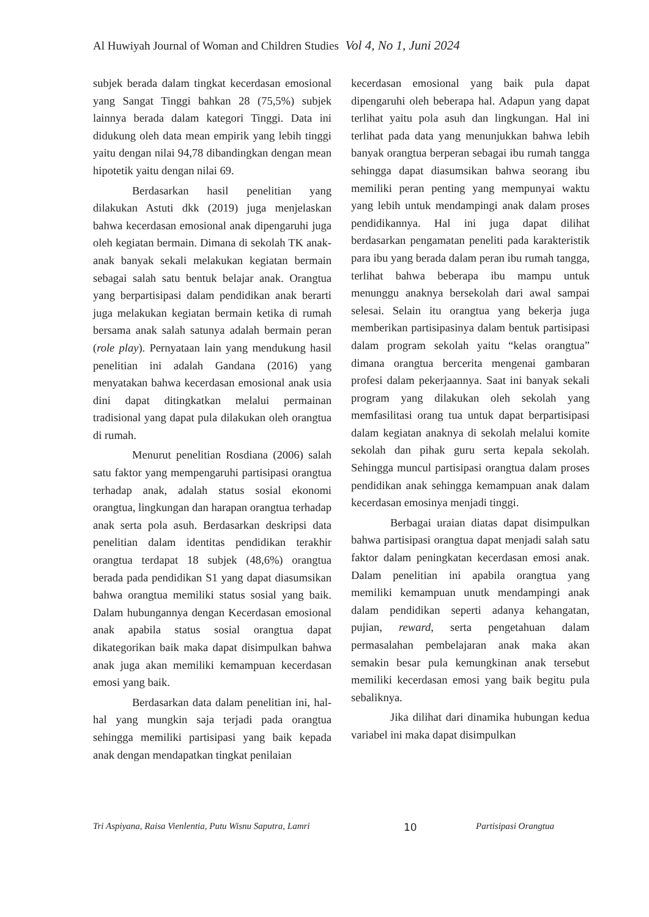Al Huwiyah Journal of Woman and Children Studies Vol 4, No 1, Juni 2024
subjek berada dalam tingkat kecerdasan emosional yang Sangat Tinggi bahkan 28 (75,5%) subjek lainnya berada dalam kategori Tinggi. Data ini didukung oleh data mean empirik yang lebih tinggi yaitu dengan nilai 94,78 dibandingkan dengan mean hipotetik yaitu dengan nilai 69.
Berdasarkan hasil penelitian yang dilakukan Astuti dkk (2019) juga menjelaskan bahwa kecerdasan emosional anak dipengaruhi juga oleh kegiatan bermain. Dimana di sekolah TK anak-anak banyak sekali melakukan kegiatan bermain sebagai salah satu bentuk belajar anak. Orangtua yang berpartisipasi dalam pendidikan anak berarti juga melakukan kegiatan bermain ketika di rumah bersama anak salah satunya adalah bermain peran (role play). Pernyataan lain yang mendukung hasil penelitian ini adalah Gandana (2016) yang menyatakan bahwa kecerdasan emosional anak usia dini dapat ditingkatkan melalui permainan tradisional yang dapat pula dilakukan oleh orangtua di rumah.
Menurut penelitian Rosdiana (2006) salah satu faktor yang mempengaruhi partisipasi orangtua terhadap anak, adalah status sosial ekonomi orangtua, lingkungan dan harapan orangtua terhadap anak serta pola asuh. Berdasarkan deskripsi data penelitian dalam identitas pendidikan terakhir orangtua terdapat 18 subjek (48,6%) orangtua berada pada pendidikan S1 yang dapat diasumsikan bahwa orangtua memiliki status sosial yang baik. Dalam hubungannya dengan Kecerdasan emosional anak apabila status sosial orangtua dapat dikategorikan baik maka dapat disimpulkan bahwa anak juga akan memiliki kemampuan kecerdasan emosi yang baik.
Berdasarkan data dalam penelitian ini, hal-hal yang mungkin saja terjadi pada orangtua sehingga memiliki partisipasi yang baik kepada anak dengan mendapatkan tingkat penilaian
kecerdasan emosional yang baik pula dapat dipengaruhi oleh beberapa hal. Adapun yang dapat terlihat yaitu pola asuh dan lingkungan. Hal ini terlihat pada data yang menunjukkan bahwa lebih banyak orangtua berperan sebagai ibu rumah tangga sehingga dapat diasumsikan bahwa seorang ibu memiliki peran penting yang mempunyai waktu yang lebih untuk mendampingi anak dalam proses pendidikannya. Hal ini juga dapat dilihat berdasarkan pengamatan peneliti pada karakteristik para ibu yang berada dalam peran ibu rumah tangga, terlihat bahwa beberapa ibu mampu untuk menunggu anaknya bersekolah dari awal sampai selesai. Selain itu orangtua yang bekerja juga memberikan partisipasinya dalam bentuk partisipasi dalam program sekolah yaitu “kelas orangtua” dimana orangtua bercerita mengenai gambaran profesi dalam pekerjaannya. Saat ini banyak sekali program yang dilakukan oleh sekolah yang memfasilitasi orang tua untuk dapat berpartisipasi dalam kegiatan anaknya di sekolah melalui komite sekolah dan pihak guru serta kepala sekolah. Sehingga muncul partisipasi orangtua dalam proses pendidikan anak sehingga kemampuan anak dalam kecerdasan emosinya menjadi tinggi.
Berbagai uraian diatas dapat disimpulkan bahwa partisipasi orangtua dapat menjadi salah satu faktor dalam peningkatan kecerdasan emosi anak. Dalam penelitian ini apabila orangtua yang memiliki kemampuan unutk mendampingi anak dalam pendidikan seperti adanya kehangatan, pujian, reward, serta pengetahuan dalam permasalahan pembelajaran anak maka akan semakin besar pula kemungkinan anak tersebut memiliki kecerdasan emosi yang baik begitu pula sebaliknya.
Jika dilihat dari dinamika hubungan kedua variabel ini maka dapat disimpulkan
Tri Aspiyana, Raisa Vienlentia, Putu Wisnu Saputra, Lamri 10 Partisipasi Orangtua